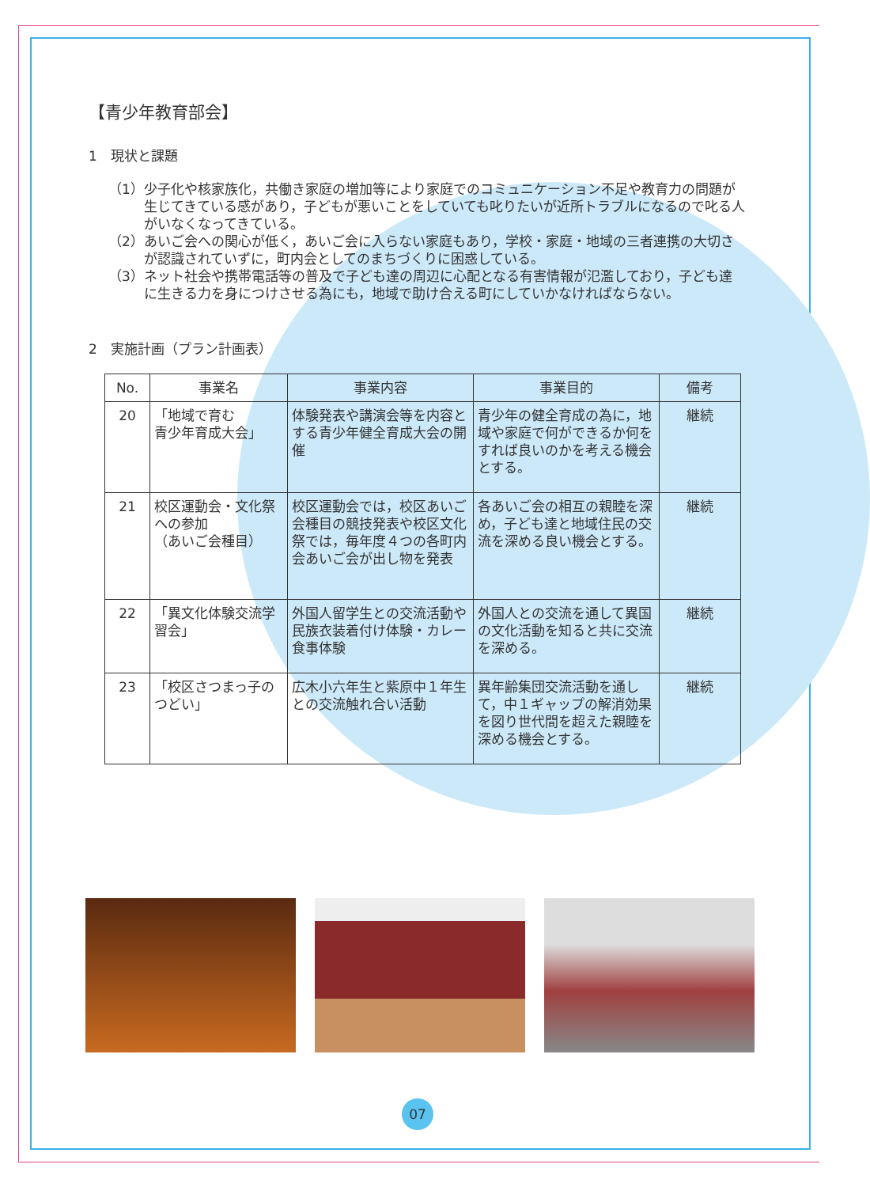【青少年教育部会】
1　現状と課題
（1）少子化や核家族化，共働き家庭の増加等により家庭でのコミュニケーション不足や教育力の問題が生じてきている感があり，子どもが悪いことをしていても叱りたいが近所トラブルになるので叱る人がいなくなってきている。
（2）あいご会への関心が低く，あいご会に入らない家庭もあり，学校・家庭・地域の三者連携の大切さが認識されていずに，町内会としてのまちづくりに困惑している。
（3）ネット社会や携帯電話等の普及で子ども達の周辺に心配となる有害情報が氾濫しており，子ども達に生きる力を身につけさせる為にも，地域で助け合える町にしていかなければならない。
2　実施計画（プラン計画表）
| No. | 事業名 | 事業内容 | 事業目的 | 備考 |
| --- | --- | --- | --- | --- |
| 20 | 「地域で育む 青少年育成大会」 | 体験発表や講演会等を内容とする青少年健全育成大会の開催 | 青少年の健全育成の為に，地域や家庭で何ができるか何をすれば良いのかを考える機会とする。 | 継続 |
| 21 | 校区運動会・文化祭への参加 （あいご会種目） | 校区運動会では，校区あいご会種目の競技発表や校区文化祭では，毎年度４つの各町内会あいご会が出し物を発表 | 各あいご会の相互の親睦を深め，子ども達と地域住民の交流を深める良い機会とする。 | 継続 |
| 22 | 「異文化体験交流学習会」 | 外国人留学生との交流活動や民族衣装着付け体験・カレー食事体験 | 外国人との交流を通して異国の文化活動を知ると共に交流を深める。 | 継続 |
| 23 | 「校区さつまっ子のつどい」 | 広木小六年生と紫原中１年生との交流触れ合い活動 | 異年齢集団交流活動を通して，中１ギャップの解消効果を図り世代間を超えた親睦を深める機会とする。 | 継続 |
07